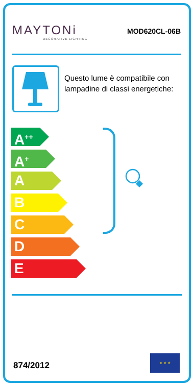MAYTONi
DECORATIVE LIGHTING
MOD620CL-06B
Questo lume è compatibile con lampadine di classi energetiche:
A<sup>++</sup>
A<sup>+</sup>
A
B
C
D
E
874/2012
★ ★ ★